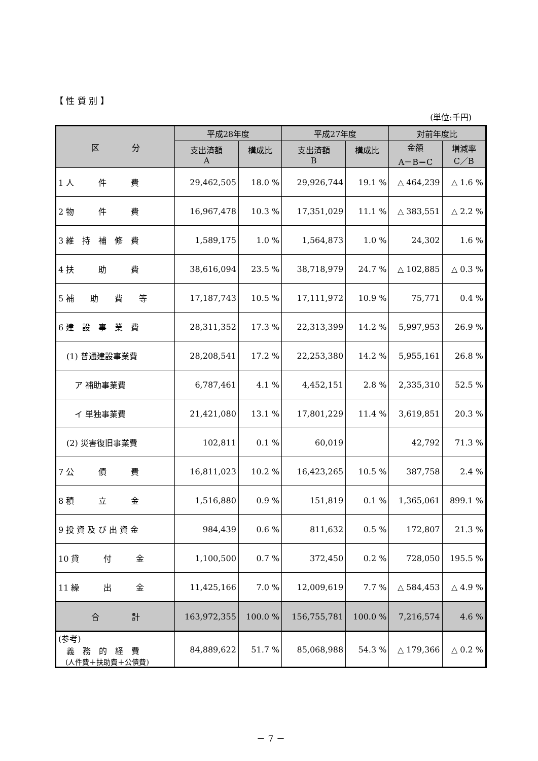【 性 質 別 】
(単位:千円)
| 区 分 | 平成28年度 | | 平成27年度 | | 対前年度比 | |
| --- | --- | --- | --- | --- | --- | --- |
| | 支出済額 A | 構成比 | 支出済額 B | 構成比 | 金額 A－B＝C | 増減率 C／B |
| 1 人 件 費 | 29,462,505 | 18.0 % | 29,926,744 | 19.1 % | △ 464,239 | △ 1.6 % |
| 2 物 件 費 | 16,967,478 | 10.3 % | 17,351,029 | 11.1 % | △ 383,551 | △ 2.2 % |
| 3 維 持 補 修 費 | 1,589,175 | 1.0 % | 1,564,873 | 1.0 % | 24,302 | 1.6 % |
| 4 扶 助 費 | 38,616,094 | 23.5 % | 38,718,979 | 24.7 % | △ 102,885 | △ 0.3 % |
| 5 補 助 費 等 | 17,187,743 | 10.5 % | 17,111,972 | 10.9 % | 75,771 | 0.4 % |
| 6 建 設 事 業 費 | 28,311,352 | 17.3 % | 22,313,399 | 14.2 % | 5,997,953 | 26.9 % |
| (1) 普通建設事業費 | 28,208,541 | 17.2 % | 22,253,380 | 14.2 % | 5,955,161 | 26.8 % |
| ア 補助事業費 | 6,787,461 | 4.1 % | 4,452,151 | 2.8 % | 2,335,310 | 52.5 % |
| イ 単独事業費 | 21,421,080 | 13.1 % | 17,801,229 | 11.4 % | 3,619,851 | 20.3 % |
| (2) 災害復旧事業費 | 102,811 | 0.1 % | 60,019 | | 42,792 | 71.3 % |
| 7 公 債 費 | 16,811,023 | 10.2 % | 16,423,265 | 10.5 % | 387,758 | 2.4 % |
| 8 積 立 金 | 1,516,880 | 0.9 % | 151,819 | 0.1 % | 1,365,061 | 899.1 % |
| 9 投 資 及 び 出 資 金 | 984,439 | 0.6 % | 811,632 | 0.5 % | 172,807 | 21.3 % |
| 10 貸 付 金 | 1,100,500 | 0.7 % | 372,450 | 0.2 % | 728,050 | 195.5 % |
| 11 繰 出 金 | 11,425,166 | 7.0 % | 12,009,619 | 7.7 % | △ 584,453 | △ 4.9 % |
| 合 計 | 163,972,355 | 100.0 % | 156,755,781 | 100.0 % | 7,216,574 | 4.6 % |
| (参考) 義 務 的 経 費 (人件費＋扶助費＋公債費) | 84,889,622 | 51.7 % | 85,068,988 | 54.3 % | △ 179,366 | △ 0.2 % |
－ 7 －